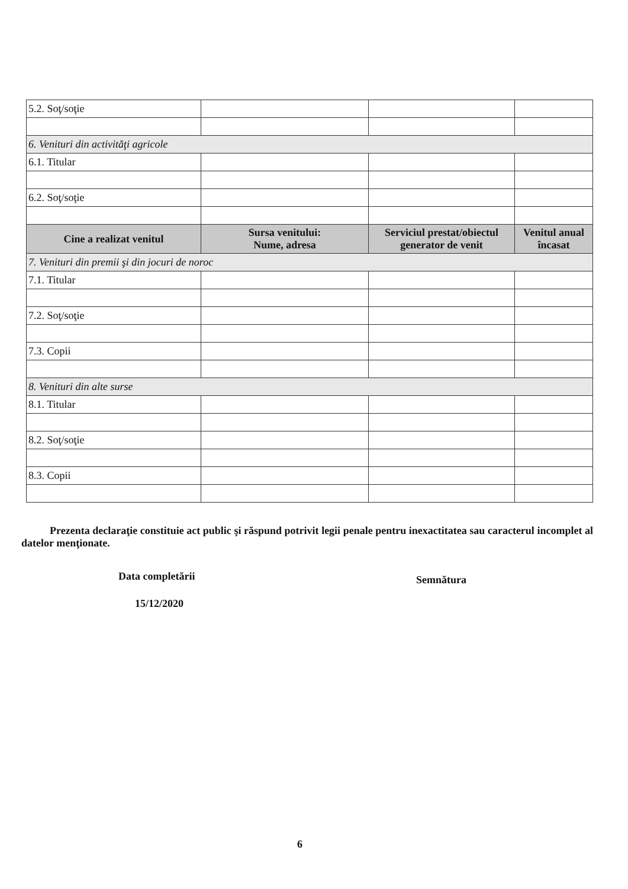| 5.2. Soţ/soţie | | | |
| 6. Venituri din activităţi agricole | | | |
| 6.1. Titular | | | |
| 6.2. Soţ/soţie | | | |
| Cine a realizat venitul | Sursa venitului: Nume, adresa | Serviciul prestat/obiectul generator de venit | Venitul anual încasat |
| 7. Venituri din premii şi din jocuri de noroc | | | |
| 7.1. Titular | | | |
| 7.2. Soţ/soţie | | | |
| 7.3. Copii | | | |
| 8. Venituri din alte surse | | | |
| 8.1. Titular | | | |
| 8.2. Soţ/soţie | | | |
| 8.3. Copii | | | |
Prezenta declaraţie constituie act public şi răspund potrivit legii penale pentru inexactitatea sau caracterul incomplet al datelor menţionate.
Data completării Semnătura
15/12/2020
6